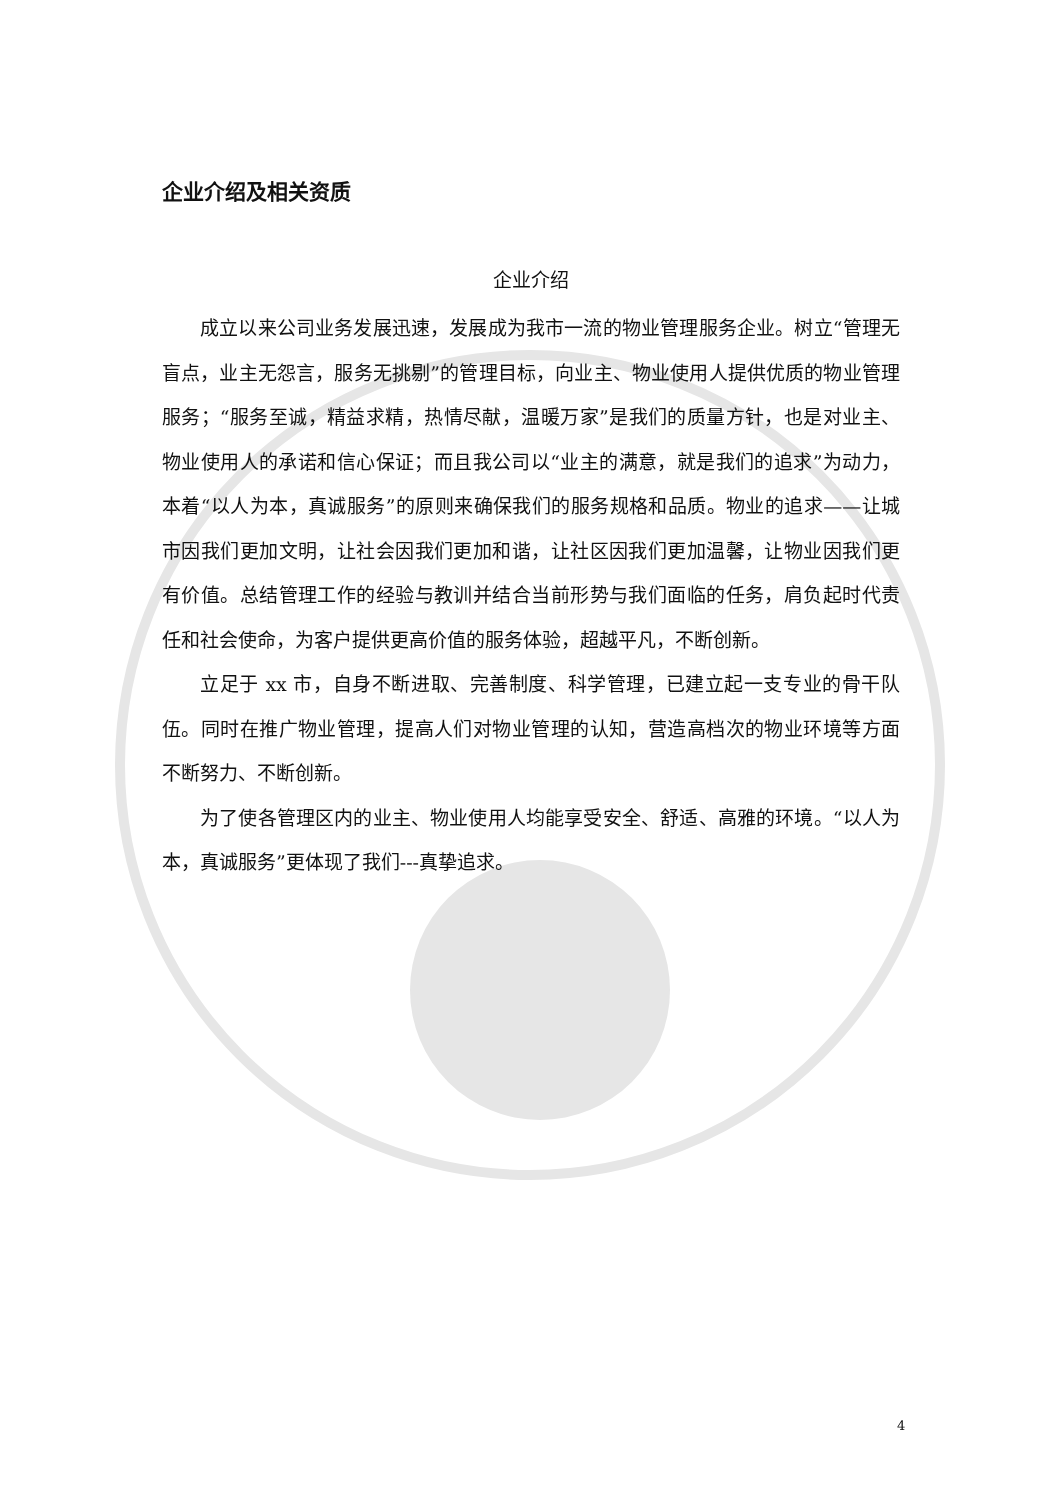企业介绍及相关资质
企业介绍
成立以来公司业务发展迅速，发展成为我市一流的物业管理服务企业。树立“管理无盲点，业主无怨言，服务无挑剔”的管理目标，向业主、物业使用人提供优质的物业管理服务；“服务至诚，精益求精，热情尽献，温暖万家”是我们的质量方针，也是对业主、物业使用人的承诺和信心保证；而且我公司以“业主的满意，就是我们的追求”为动力，本着“以人为本，真诚服务”的原则来确保我们的服务规格和品质。物业的追求——让城市因我们更加文明，让社会因我们更加和谐，让社区因我们更加温馨，让物业因我们更有价值。总结管理工作的经验与教训并结合当前形势与我们面临的任务，肩负起时代责任和社会使命，为客户提供更高价值的服务体验，超越平凡，不断创新。
立足于 xx 市，自身不断进取、完善制度、科学管理，已建立起一支专业的骨干队伍。同时在推广物业管理，提高人们对物业管理的认知，营造高档次的物业环境等方面不断努力、不断创新。
为了使各管理区内的业主、物业使用人均能享受安全、舒适、高雅的环境。“以人为本，真诚服务”更体现了我们---真挚追求。
4